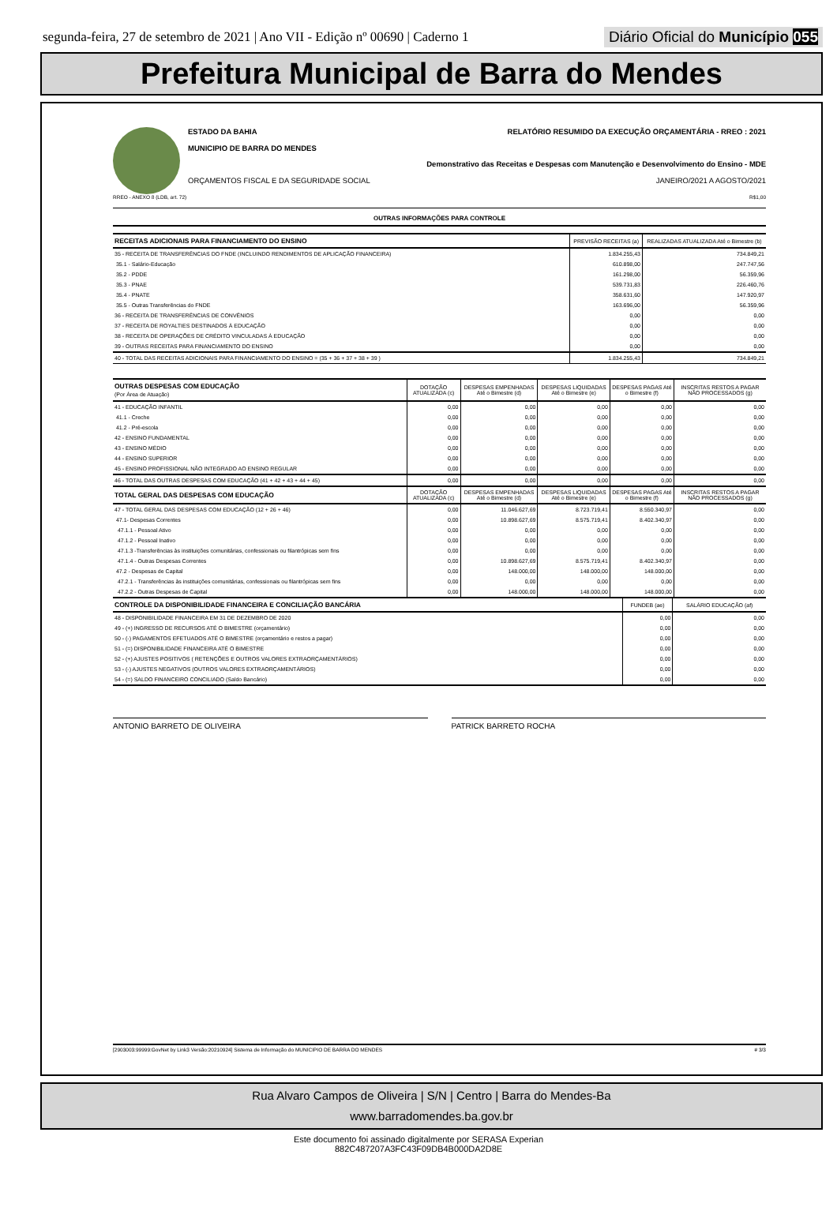segunda-feira, 27 de setembro de 2021 | Ano VII - Edição nº 00690 | Caderno 1 Diário Oficial do Município 055
Prefeitura Municipal de Barra do Mendes
ESTADO DA BAHIA RELATÓRIO RESUMIDO DA EXECUÇÃO ORÇAMENTÁRIA - RREO : 2021
MUNICIPIO DE BARRA DO MENDES
Demonstrativo das Receitas e Despesas com Manutenção e Desenvolvimento do Ensino - MDE
ORÇAMENTOS FISCAL E DA SEGURIDADE SOCIAL JANEIRO/2021 A AGOSTO/2021
RREO - ANEXO 8 (LDB, art. 72) R$1,00
OUTRAS INFORMAÇÕES PARA CONTROLE
| RECEITAS ADICIONAIS PARA FINANCIAMENTO DO ENSINO | PREVISÃO RECEITAS (a) | REALIZADAS ATUALIZADA Até o Bimestre (b) |
| --- | --- | --- |
| 35 - RECEITA DE TRANSFERÊNCIAS DO FNDE (INCLUINDO RENDIMENTOS DE APLICAÇÃO FINANCEIRA) | 1.834.255,43 | 734.849,21 |
| 35.1 - Salário-Educação | 610.898,00 | 247.747,56 |
| 35.2 - PDDE | 161.298,00 | 56.359,96 |
| 35.3 - PNAE | 539.731,83 | 226.460,76 |
| 35.4 - PNATE | 358.631,60 | 147.920,97 |
| 35.5 - Outras Transferências do FNDE | 163.696,00 | 56.359,96 |
| 36 - RECEITA DE TRANSFERÊNCIAS DE CONVÊNIOS | 0,00 | 0,00 |
| 37 - RECEITA DE ROYALTIES DESTINADOS À EDUCAÇÃO | 0,00 | 0,00 |
| 38 - RECEITA DE OPERAÇÕES DE CRÉDITO VINCULADAS À EDUCAÇÃO | 0,00 | 0,00 |
| 39 - OUTRAS RECEITAS PARA FINANCIAMENTO DO ENSINO | 0,00 | 0,00 |
| 40 - TOTAL DAS RECEITAS ADICIONAIS PARA FINANCIAMENTO DO ENSINO = (35 + 36 + 37 + 38 + 39 ) | 1.834.255,43 | 734.849,21 |
| OUTRAS DESPESAS COM EDUCAÇÃO (Por Área de Atuação) | DOTAÇÃO ATUALIZADA (c) | DESPESAS EMPENHADAS Até o Bimestre (d) | DESPESAS LIQUIDADAS Até o Bimestre (e) | DESPESAS PAGAS Até o Bimestre (f) | INSCRITAS RESTOS A PAGAR NÃO PROCESSADOS (g) |
| --- | --- | --- | --- | --- | --- |
| 41 - EDUCAÇÃO INFANTIL | 0,00 | 0,00 | 0,00 | 0,00 | 0,00 |
| 41.1 - Creche | 0,00 | 0,00 | 0,00 | 0,00 | 0,00 |
| 41.2 - Pré-escola | 0,00 | 0,00 | 0,00 | 0,00 | 0,00 |
| 42 - ENSINO FUNDAMENTAL | 0,00 | 0,00 | 0,00 | 0,00 | 0,00 |
| 43 - ENSINO MÉDIO | 0,00 | 0,00 | 0,00 | 0,00 | 0,00 |
| 44 - ENSINO SUPERIOR | 0,00 | 0,00 | 0,00 | 0,00 | 0,00 |
| 45 - ENSINO PROFISSIONAL NÃO INTEGRADO AO ENSINO REGULAR | 0,00 | 0,00 | 0,00 | 0,00 | 0,00 |
| 46 - TOTAL DAS OUTRAS DESPESAS COM EDUCAÇÃO (41 + 42 + 43 + 44 + 45) | 0,00 | 0,00 | 0,00 | 0,00 | 0,00 |
| TOTAL GERAL DAS DESPESAS COM EDUCAÇÃO | DOTAÇÃO ATUALIZADA (c) | DESPESAS EMPENHADAS Até o Bimestre (d) | DESPESAS LIQUIDADAS Até o Bimestre (e) | DESPESAS PAGAS Até o Bimestre (f) | INSCRITAS RESTOS A PAGAR NÃO PROCESSADOS (g) |
| 47 - TOTAL GERAL DAS DESPESAS COM EDUCAÇÃO (12 + 26 + 46) | 0,00 | 11.046.627,69 | 8.723.719,41 | 8.550.340,97 | 0,00 |
| 47.1- Despesas Correntes | 0,00 | 10.898.627,69 | 8.575.719,41 | 8.402.340,97 | 0,00 |
| 47.1.1 - Pessoal Ativo | 0,00 | 0,00 | 0,00 | 0,00 | 0,00 |
| 47.1.2 - Pessoal Inativo | 0,00 | 0,00 | 0,00 | 0,00 | 0,00 |
| 47.1.3 -Transferências às instituições comunitárias, confessionais ou filantrópicas sem fins | 0,00 | 0,00 | 0,00 | 0,00 | 0,00 |
| 47.1.4 - Outras Despesas Correntes | 0,00 | 10.898.627,69 | 8.575.719,41 | 8.402.340,97 | 0,00 |
| 47.2 - Despesas de Capital | 0,00 | 148.000,00 | 148.000,00 | 148.000,00 | 0,00 |
| 47.2.1 - Transferências às instituições comunitárias, confessionais ou filantrópicas sem fins | 0,00 | 0,00 | 0,00 | 0,00 | 0,00 |
| 47.2.2 - Outras Despesas de Capital | 0,00 | 148.000,00 | 148.000,00 | 148.000,00 | 0,00 |
| CONTROLE DA DISPONIBILIDADE FINANCEIRA E CONCILIAÇÃO BANCÁRIA | FUNDEB (ae) | SALÁRIO EDUCAÇÃO (af) |
| --- | --- | --- |
| 48 - DISPONIBILIDADE FINANCEIRA EM 31 DE DEZEMBRO DE 2020 | 0,00 | 0,00 |
| 49 - (+) INGRESSO DE RECURSOS ATÉ O BIMESTRE (orçamentário) | 0,00 | 0,00 |
| 50 - (-) PAGAMENTOS EFETUADOS ATÉ O BIMESTRE (orçamentário e restos a pagar) | 0,00 | 0,00 |
| 51 - (=) DISPONIBILIDADE FINANCEIRA ATÉ O BIMESTRE | 0,00 | 0,00 |
| 52 - (+) AJUSTES POSITIVOS ( RETENÇÕES E OUTROS VALORES EXTRAORÇAMENTÁRIOS) | 0,00 | 0,00 |
| 53 - (-) AJUSTES NEGATIVOS (OUTROS VALORES EXTRAORÇAMENTÁRIOS) | 0,00 | 0,00 |
| 54 - (=) SALDO FINANCEIRO CONCILIADO (Saldo Bancário) | 0,00 | 0,00 |
ANTONIO BARRETO DE OLIVEIRA PATRICK BARRETO ROCHA
[2903003:99999:GovNet by Link3 Versão:20210924] Sistema de Informação do MUNICIPIO DE BARRA DO MENDES # 3/3
Rua Alvaro Campos de Oliveira | S/N | Centro | Barra do Mendes-Ba
www.barradomendes.ba.gov.br
Este documento foi assinado digitalmente por SERASA Experian
882C487207A3FC43F09DB4B000DA2D8E